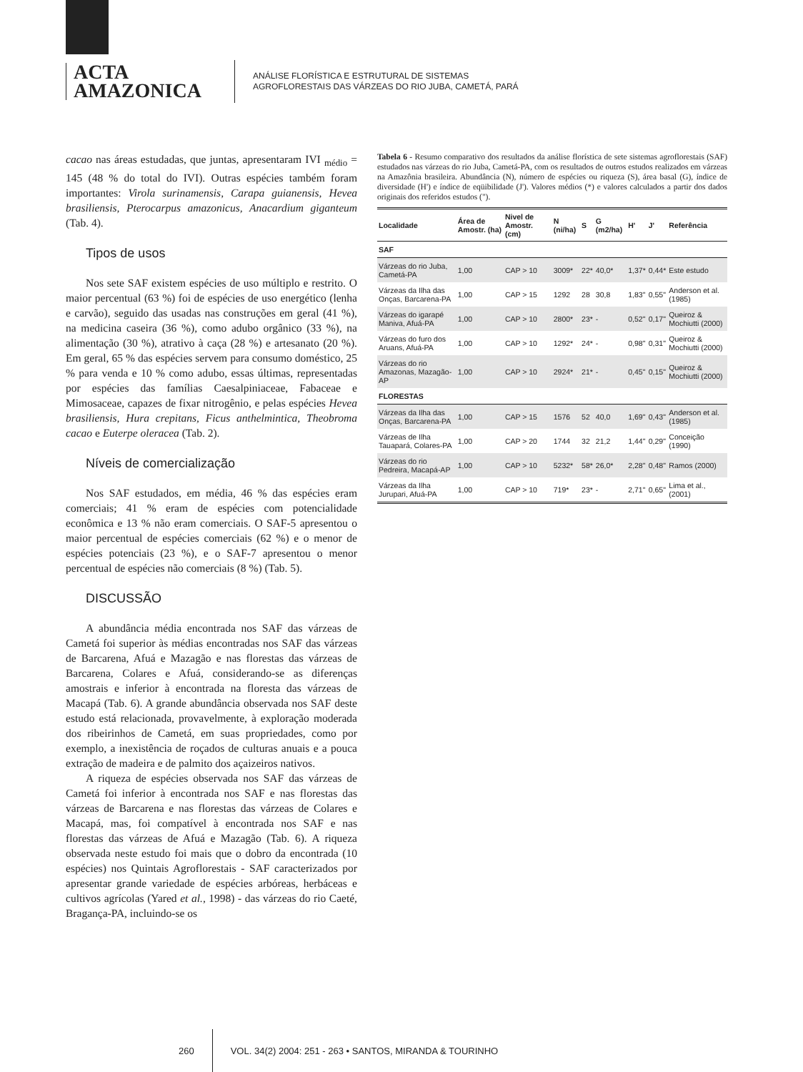ACTA
AMAZONICA
ANÁLISE FLORÍSTICA E ESTRUTURAL DE SISTEMAS
AGROFLORESTAIS DAS VÁRZEAS DO RIO JUBA, CAMETÁ, PARÁ
cacao nas áreas estudadas, que juntas, apresentaram IVI <sub>médio</sub> = 145 (48 % do total do IVI). Outras espécies também foram importantes: Virola surinamensis, Carapa guianensis, Hevea brasiliensis, Pterocarpus amazonicus, Anacardium giganteum (Tab. 4).
Tipos de usos
Nos sete SAF existem espécies de uso múltiplo e restrito. O maior percentual (63 %) foi de espécies de uso energético (lenha e carvão), seguido das usadas nas construções em geral (41 %), na medicina caseira (36 %), como adubo orgânico (33 %), na alimentação (30 %), atrativo à caça (28 %) e artesanato (20 %). Em geral, 65 % das espécies servem para consumo doméstico, 25 % para venda e 10 % como adubo, essas últimas, representadas por espécies das famílias Caesalpiniaceae, Fabaceae e Mimosaceae, capazes de fixar nitrogênio, e pelas espécies Hevea brasiliensis, Hura crepitans, Ficus anthelmintica, Theobroma cacao e Euterpe oleracea (Tab. 2).
Níveis de comercialização
Nos SAF estudados, em média, 46 % das espécies eram comerciais; 41 % eram de espécies com potencialidade econômica e 13 % não eram comerciais. O SAF-5 apresentou o maior percentual de espécies comerciais (62 %) e o menor de espécies potenciais (23 %), e o SAF-7 apresentou o menor percentual de espécies não comerciais (8 %) (Tab. 5).
DISCUSSÃO
A abundância média encontrada nos SAF das várzeas de Cametá foi superior às médias encontradas nos SAF das várzeas de Barcarena, Afuá e Mazagão e nas florestas das várzeas de Barcarena, Colares e Afuá, considerando-se as diferenças amostrais e inferior à encontrada na floresta das várzeas de Macapá (Tab. 6). A grande abundância observada nos SAF deste estudo está relacionada, provavelmente, à exploração moderada dos ribeirinhos de Cametá, em suas propriedades, como por exemplo, a inexistência de roçados de culturas anuais e a pouca extração de madeira e de palmito dos açaizeiros nativos.
A riqueza de espécies observada nos SAF das várzeas de Cametá foi inferior à encontrada nos SAF e nas florestas das várzeas de Barcarena e nas florestas das várzeas de Colares e Macapá, mas, foi compatível à encontrada nos SAF e nas florestas das várzeas de Afuá e Mazagão (Tab. 6). A riqueza observada neste estudo foi mais que o dobro da encontrada (10 espécies) nos Quintais Agroflorestais - SAF caracterizados por apresentar grande variedade de espécies arbóreas, herbáceas e cultivos agrícolas (Yared et al., 1998) - das várzeas do rio Caeté, Bragança-PA, incluindo-se os
Tabela 6 - Resumo comparativo dos resultados da análise florística de sete sistemas agroflorestais (SAF) estudados nas várzeas do rio Juba, Cametá-PA, com os resultados de outros estudos realizados em várzeas na Amazônia brasileira. Abundância (N), número de espécies ou riqueza (S), área basal (G), índice de diversidade (H') e índice de eqüibilidade (J'). Valores médios (*) e valores calculados a partir dos dados originais dos referidos estudos (").
| Localidade | Área de Amostr. (ha) | Nivel de Amostr. (cm) | N (ni/ha) | S | G (m2/ha) | H' | J' | Referência |
| --- | --- | --- | --- | --- | --- | --- | --- | --- |
| SAF | | | | | | | | |
| Várzeas do rio Juba, Cametá-PA | 1,00 | CAP > 10 | 3009* | 22* | 40,0* | 1,37* | 0,44* | Este estudo |
| Várzeas da Ilha das Onças, Barcarena-PA | 1,00 | CAP > 15 | 1292 | 28 | 30,8 | 1,83" | 0,55" | Anderson et al. (1985) |
| Várzeas do igarapé Maniva, Afuá-PA | 1,00 | CAP > 10 | 2800* | 23* | - | 0,52" | 0,17" | Queiroz & Mochiutti (2000) |
| Várzeas do furo dos Aruans, Afuá-PA | 1,00 | CAP > 10 | 1292* | 24* | - | 0,98" | 0,31" | Queiroz & Mochiutti (2000) |
| Várzeas do rio Amazonas, Mazagão-AP | 1,00 | CAP > 10 | 2924* | 21* | - | 0,45" | 0,15" | Queiroz & Mochiutti (2000) |
| FLORESTAS | | | | | | | | |
| Várzeas da Ilha das Onças, Barcarena-PA | 1,00 | CAP > 15 | 1576 | 52 | 40,0 | 1,69" | 0,43" | Anderson et al. (1985) |
| Várzeas de Ilha Tauapará, Colares-PA | 1,00 | CAP > 20 | 1744 | 32 | 21,2 | 1,44" | 0,29" | Conceição (1990) |
| Várzeas do rio Pedreira, Macapá-AP | 1,00 | CAP > 10 | 5232* | 58* | 26,0* | 2,28" | 0,48" | Ramos (2000) |
| Várzeas da Ilha Jurupari, Afuá-PA | 1,00 | CAP > 10 | 719* | 23* | - | 2,71" | 0,65" | Lima et al., (2001) |
260
VOL. 34(2) 2004: 251 - 263 • SANTOS, MIRANDA & TOURINHO